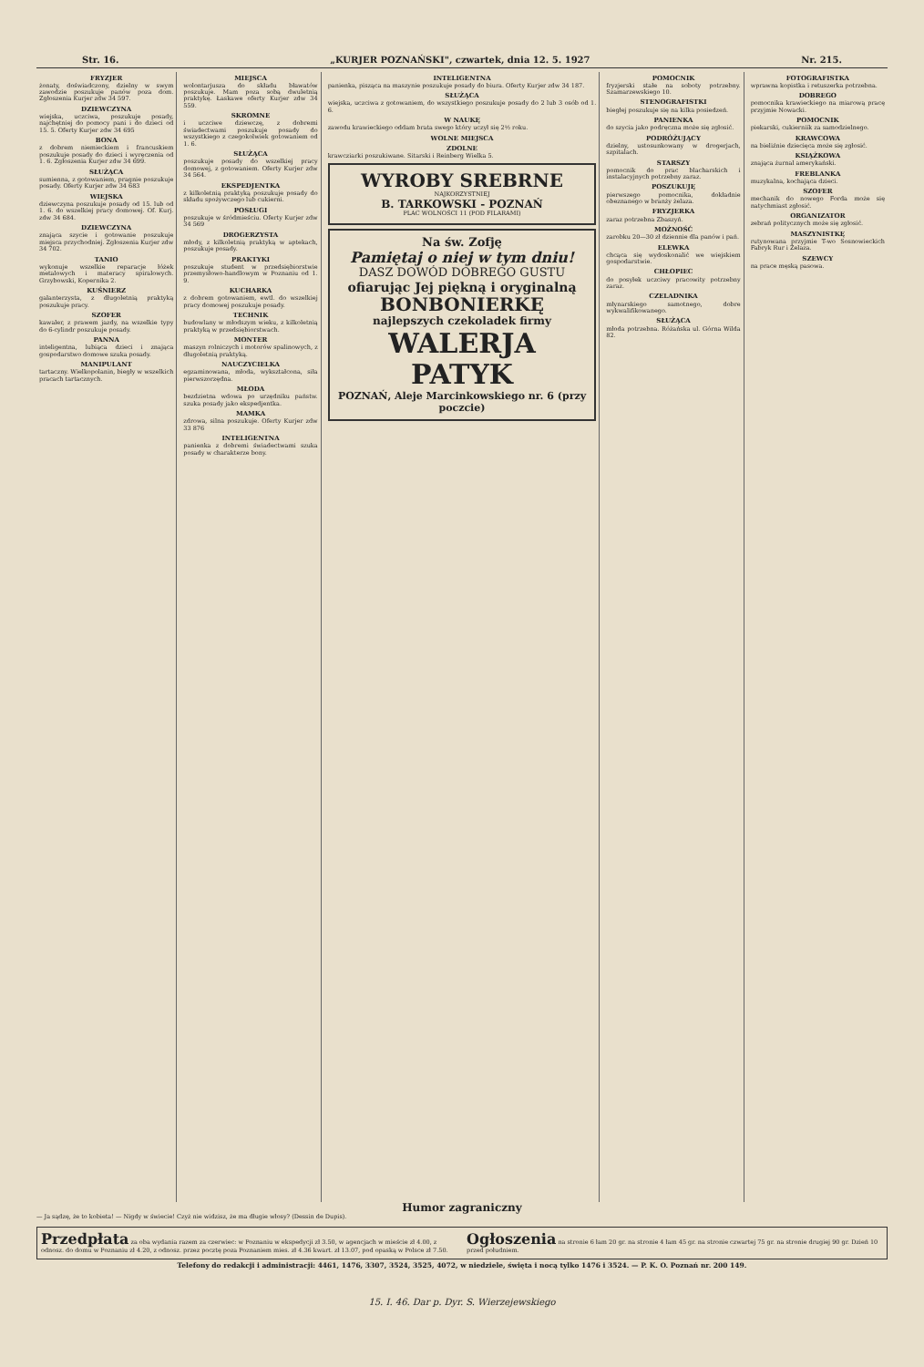Str. 16. „KURJER POZNAŃSKI", czwartek, dnia 12. 5. 1927 Nr. 215.
FRYZJER
żonaty, doświadczony, dzielny w swym zawodzie poszukuje panów poza dom. Zgłoszenia Kurjer zdw 34 597.
DZIEWCZYNA
wiejska, uczciwa, poszukuje posady, najchętniej do pomocy pani i do dzieci od 15. 5. Oferty Kurjer zdw 34 695
BONA
z dobrem niemieckiem i francuskiem poszukuje posady do dzieci i wyręczenia od 1. 6. Zgłoszenia Kurjer zdw 34 699.
SŁUŻĄCA
sumienna, z gotowaniem, pragnie poszukuje posady. Oferty Kurjer zdw 34 683
WIEJSKA
dziewczyna poszukuje posady od 15. lub od 1. 6. do wszelkiej pracy domowej. Of. Kurj. zdw 34 684.
DZIEWCZYNA
znająca szycie i gotowanie poszukuje miejsca przychodniej. Zgłoszenia Kurjer zdw 34 702.
TANIO
wykonuje wszelkie reparacje łóżek metalowych i materacy spiralowych. Grzybowski, Kopernika 2.
KUŚNIERZ
galanterzysta, z długoletnią praktyką poszukuje pracy.
SZOFER
kawaler, z prawem jazdy, na wszelkie typy do 6-cylindr poszukuje posady.
PANNA
inteligentna, lubiąca dzieci i znająca gospodarstwo domowe szuka posady.
MANIPULANT
tartaczny. Wielkopolanin, biegły w wszelkich pracach tartacznych.
MIEJSCA
wolontarjusza do składu bławatów poszukuje. Mam poza sobą dwuletnią praktykę. Łaskawe oferty Kurjer zdw 34 559.
SKROMNE
i uczciwe dziewczę, z dobremi świadectwami poszukuje posady do wszystkiego z czegokolwiek gotowaniem od 1. 6.
SŁUŻĄCA
poszukuje posady do wszelkiej pracy domowej, z gotowaniem. Oferty Kurjer zdw 34 564.
EKSPEDJENTKA
z kilkoletnią praktyką poszukuje posady do składu spożywczego lub cukierni.
POSŁUGI
poszukuje w śródmieściu. Oferty Kurjer zdw 34 569
DROGERZYSTA
młody, z kilkoletnią praktyką w aptekach, poszukuje posady.
PRAKTYKI
poszukuje student w przedsiębiorstwie przemysłowo-handlowym w Poznaniu od 1. 9.
KUCHARKA
z dobrem gotowaniem, ewtl. do wszelkiej pracy domowej poszukuje posady.
TECHNIK
budowlany w młodszym wieku, z kilkoletnią praktyką w przedsiębiorstwach.
MONTER
maszyn rolniczych i motorów spalinowych, z długoletnią praktyką.
NAUCZYCIELKA
egzaminowana, młoda, wykształcona, siła pierwszorzędna.
MŁODA
bezdzietna wdowa po urzędniku państw. szuka posady jako ekspedjentka.
MAMKA
zdrowa, silna poszukuje. Oferty Kurjer zdw 33 876
INTELIGENTNA
panienka z dobremi świadectwami szuka posady w charakterze bony.
INTELIGENTNA
panienka, pisząca na maszynie poszukuje posady do biura. Oferty Kurjer zdw 34 187.
SŁUŻĄCA
wiejska, uczciwa z gotowaniem, do wszystkiego poszukuje posady do 2 lub 3 osób od 1. 6.
W NAUKĘ
zawodu krawieckiego oddam brata swego który uczył się 2½ roku.
WOLNE MIEJSCA
ZDOLNE
krawcziarki poszukiwane. Sitarski i Reinberg Wielka 5.
WYROBY SREBRNE
NAJKORZYSTNIEJ
B. TARKOWSKI - POZNAŃ
PLAC WOLNOŚCI 11 (POD FILARAMI)
Na św. Zofję
Pamiętaj o niej w tym dniu!
DASZ DOWÓD DOBREGO GUSTU
ofiarując Jej piękną i oryginalną
BONBONIERKĘ
najlepszych czekoladek firmy
WALERJA PATYK
POZNAŃ, Aleje Marcinkowskiego nr. 6 (przy poczcie)
POMOCNIK
fryzjerski stałe na soboty potrzebny. Szamarzewskiego 10.
STENOGRAFISTKI
biegłej poszukuje się na kilka posiedzeń.
PANIENKA
do szycia jako podręczna może się zgłosić.
PODRÓŻUJĄCY
dzielny, ustosunkowany w drogerjach, szpitalach.
STARSZY
pomocnik do prac blacharskich i instalacyjnych potrzebny zaraz.
POSZUKUJĘ
pierwszego pomocnika, dokładnie obeznanego w branży żelaza.
FRYZJERKA
zaraz potrzebna Zbaszyń.
MOŻNOŚĆ
zarobku 20—30 zł dziennie dla panów i pań.
ELEWKA
chcąca się wydoskonalić we wiejskiem gospodarstwie.
CHŁOPIEC
do posyłek uczciwy pracowity potrzebny zaraz.
CZELADNIKA
młynarskiego samotnego, dobre wykwalifikowanego.
SŁUŻĄCA
młoda potrzebna. Różańska ul. Górna Wilda 82.
FOTOGRAFISTKA
wprawna kopistka i retuszerka potrzebna.
DOBREGO
pomocnika krawieckiego na miarową pracę przyjmie Nowacki.
POMOCNIK
piekarski, cukierniik za samodzielnego.
KRAWCOWA
na bieliźnie dziecięca może się zgłosić.
KSIĄŻKOWA
znająca żurnal amerykański.
FREBLANKA
muzykalna, kochająca dzieci.
SZOFER
mechanik do nowego Forda może się natychmiast zgłosić.
ORGANIZATOR
zebrań politycznych może się zgłosić.
MASZYNISTKĘ
rutynowana przyjmie T-wo Sosnowieckich Fabryk Rur i Żelaza.
SZEWCY
na prace męską pasowa.
Humor zagraniczny
— Ja sądzę, że to kobieta! — Nigdy w świecie! Czyż nie widzisz, że ma długie włosy? (Dessin de Dupis).
Przedpłata za oba wydania razem za czerwiec: w Poznaniu w ekspedycji zł 3.50, w agencjach w mieście zł 4.00, z odnosz. do domu w Poznaniu zł 4.20, z odnosz. przez pocztę poza Poznaniem mies. zł 4.36 kwart. zł 13.07, pod opaską w Polsce zł 7.50.
Ogłoszenia na stronie 6 łam 20 gr. na stronie 4 łam 45 gr. na stronie czwartej 75 gr. na stronie drugiej 90 gr. Dzień 10 przed południem.
Telefony do redakcji i administracji: 4461, 1476, 3307, 3524, 3525, 4072, w niedziele, święta i nocą tylko 1476 i 3524. — P. K. O. Poznań nr. 200 149.
15. I. 46. Dar p. Dyr. S. Wierzejewskiego